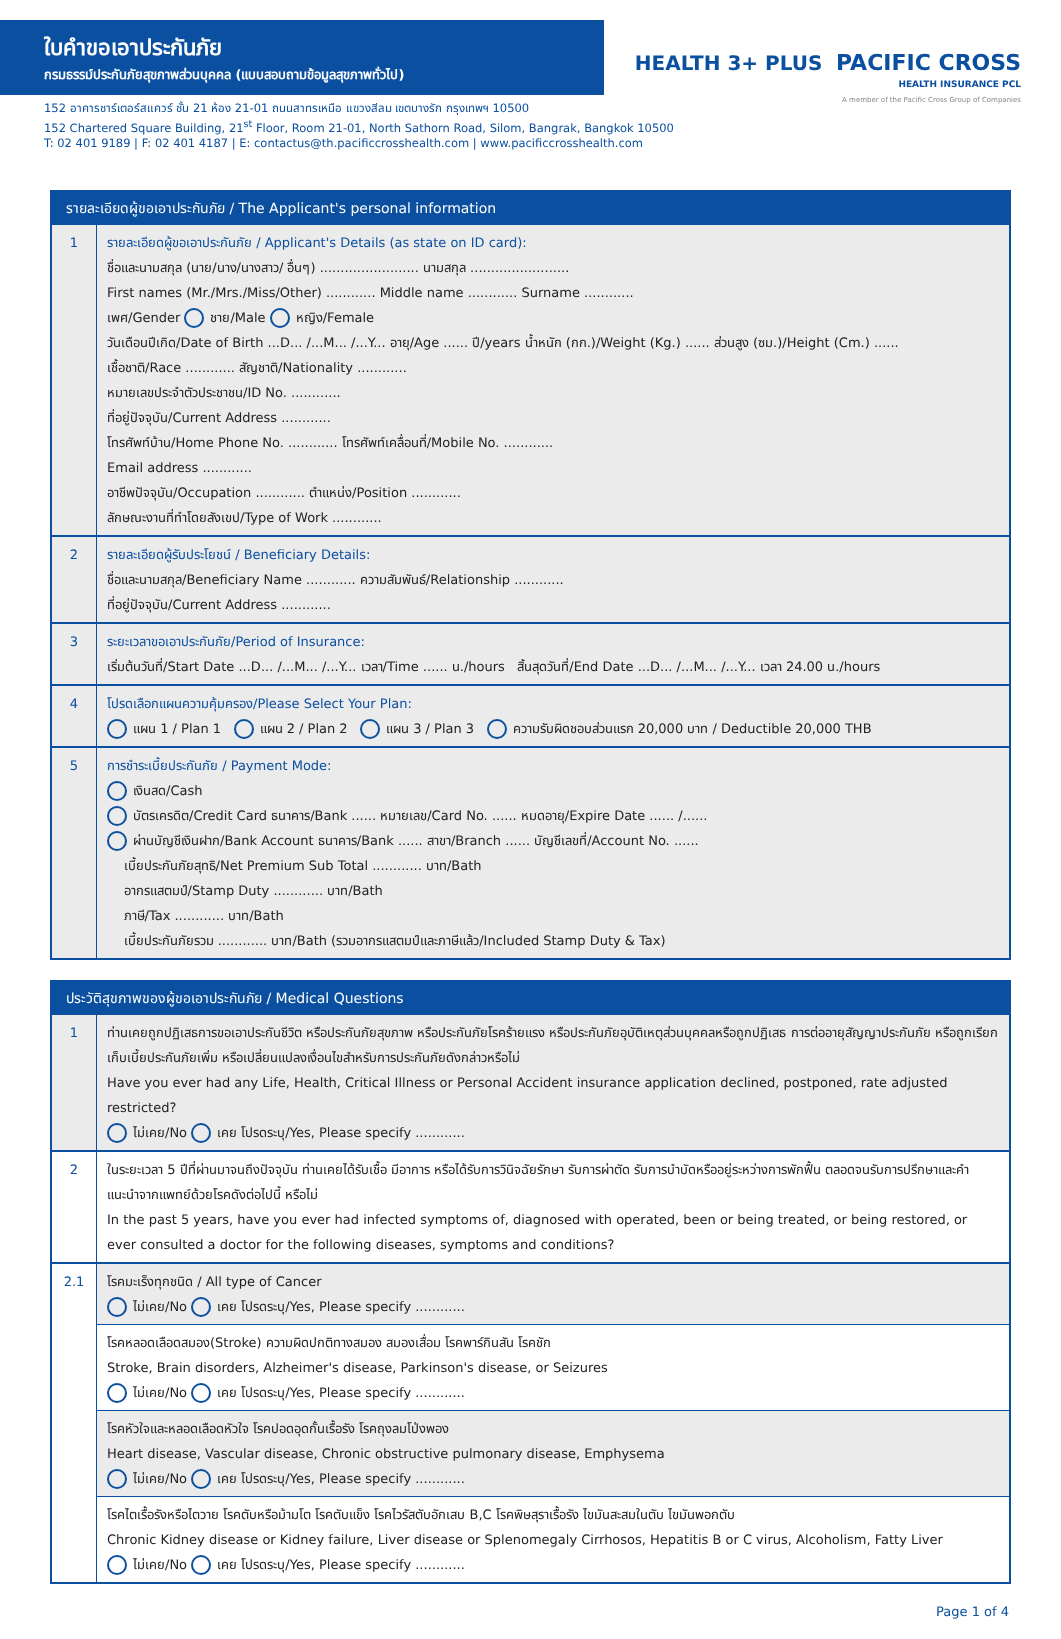ใบคำขอเอาประกันภัย
กรมธรรม์ประกันภัยสุขภาพส่วนบุคคล (แบบสอบถามข้อมูลสุขภาพทั่วไป)
152 อาคารชาร์เตอร์สแควร์ ชั้น 21 ห้อง 21-01 ถนนสาทรเหนือ แขวงสีลม เขตบางรัก กรุงเทพฯ 10500
152 Chartered Square Building, 21<sup>st</sup> Floor, Room 21-01, North Sathorn Road, Silom, Bangrak, Bangkok 10500
T: 02 401 9189 | F: 02 401 4187 | E: contactus@th.pacificcrosshealth.com | www.pacificcrosshealth.com
HEALTH 3+ PLUS PACIFIC CROSS
HEALTH INSURANCE PCL
A member of the Pacific Cross Group of Companies
รายละเอียดผู้ขอเอาประกันภัย / The Applicant's personal information
| 1 | รายละเอียดผู้ขอเอาประกันภัย / Applicant's Details (as state on ID card): ชื่อและนามสกุล (นาย/นาง/นางสาว/ อื่นๆ) ........................ นามสกุล ........................ First names (Mr./Mrs./Miss/Other) ............ Middle name ............ Surname ............ เพศ/Gender ชาย/Male หญิง/Female วันเดือนปีเกิด/Date of Birth ...D... /...M... /...Y... อายุ/Age ...... ปี/years น้ำหนัก (กก.)/Weight (Kg.) ...... ส่วนสูง (ซม.)/Height (Cm.) ...... เชื้อชาติ/Race ............ สัญชาติ/Nationality ............ หมายเลขประจำตัวประชาชน/ID No. ............ ที่อยู่ปัจจุบัน/Current Address ............ โทรศัพท์บ้าน/Home Phone No. ............ โทรศัพท์เคลื่อนที่/Mobile No. ............ Email address ............ อาชีพปัจจุบัน/Occupation ............ ตำแหน่ง/Position ............ ลักษณะงานที่ทำโดยสังเขป/Type of Work ............ |
| 2 | รายละเอียดผู้รับประโยชน์ / Beneficiary Details: ชื่อและนามสกุล/Beneficiary Name ............ ความสัมพันธ์/Relationship ............ ที่อยู่ปัจจุบัน/Current Address ............ |
| 3 | ระยะเวลาขอเอาประกันภัย/Period of Insurance: เริ่มต้นวันที่/Start Date ...D... /...M... /...Y... เวลา/Time ...... น./hours สิ้นสุดวันที่/End Date ...D... /...M... /...Y... เวลา 24.00 น./hours |
| 4 | โปรดเลือกแผนความคุ้มครอง/Please Select Your Plan: แผน 1 / Plan 1 แผน 2 / Plan 2 แผน 3 / Plan 3 ความรับผิดชอบส่วนแรก 20,000 บาท / Deductible 20,000 THB |
| 5 | การชำระเบี้ยประกันภัย / Payment Mode: เงินสด/Cash บัตรเครดิต/Credit Card ธนาคาร/Bank ...... หมายเลข/Card No. ...... หมดอายุ/Expire Date ...... /...... ผ่านบัญชีเงินฝาก/Bank Account ธนาคาร/Bank ...... สาขา/Branch ...... บัญชีเลขที่/Account No. ...... เบี้ยประกันภัยสุทธิ/Net Premium Sub Total ............ บาท/Bath อากรแสตมป์/Stamp Duty ............ บาท/Bath ภาษี/Tax ............ บาท/Bath เบี้ยประกันภัยรวม ............ บาท/Bath (รวมอากรแสตมป์และภาษีแล้ว/Included Stamp Duty & Tax) |
ประวัติสุขภาพของผู้ขอเอาประกันภัย / Medical Questions
| 1 | ท่านเคยถูกปฏิเสธการขอเอาประกันชีวิต หรือประกันภัยสุขภาพ หรือประกันภัยโรคร้ายแรง หรือประกันภัยอุบัติเหตุส่วนบุคคลหรือถูกปฏิเสธ การต่ออายุสัญญาประกันภัย หรือถูกเรียกเก็บเบี้ยประกันภัยเพิ่ม หรือเปลี่ยนแปลงเงื่อนไขสำหรับการประกันภัยดังกล่าวหรือไม่ Have you ever had any Life, Health, Critical Illness or Personal Accident insurance application declined, postponed, rate adjusted restricted? ไม่เคย/No เคย โปรดระบุ/Yes, Please specify ............ |
| 2 | ในระยะเวลา 5 ปีที่ผ่านมาจนถึงปัจจุบัน ท่านเคยได้รับเชื้อ มีอาการ หรือได้รับการวินิจฉัยรักษา รับการผ่าตัด รับการบำบัดหรืออยู่ระหว่างการพักฟื้น ตลอดจนรับการปรึกษาและคำแนะนำจากแพทย์ด้วยโรคดังต่อไปนี้ หรือไม่ In the past 5 years, have you ever had infected symptoms of, diagnosed with operated, been or being treated, or being restored, or ever consulted a doctor for the following diseases, symptoms and conditions? |
| 2.1 | โรคมะเร็งทุกชนิด / All type of Cancer ไม่เคย/No เคย โปรดระบุ/Yes, Please specify ............ |
| | โรคหลอดเลือดสมอง(Stroke) ความผิดปกติทางสมอง สมองเสื่อม โรคพาร์กินสัน โรคชัก Stroke, Brain disorders, Alzheimer's disease, Parkinson's disease, or Seizures ไม่เคย/No เคย โปรดระบุ/Yes, Please specify ............ |
| | โรคหัวใจและหลอดเลือดหัวใจ โรคปอดอุดกั้นเรื้อรัง โรคถุงลมโป่งพอง Heart disease, Vascular disease, Chronic obstructive pulmonary disease, Emphysema ไม่เคย/No เคย โปรดระบุ/Yes, Please specify ............ |
| | โรคไตเรื้อรังหรือไตวาย โรคตับหรือม้ามโต โรคตับแข็ง โรคไวรัสตับอักเสบ B,C โรคพิษสุราเรื้อรัง ไขมันสะสมในตับ ไขมันพอกตับ Chronic Kidney disease or Kidney failure, Liver disease or Splenomegaly Cirrhosos, Hepatitis B or C virus, Alcoholism, Fatty Liver ไม่เคย/No เคย โปรดระบุ/Yes, Please specify ............ |
Page 1 of 4